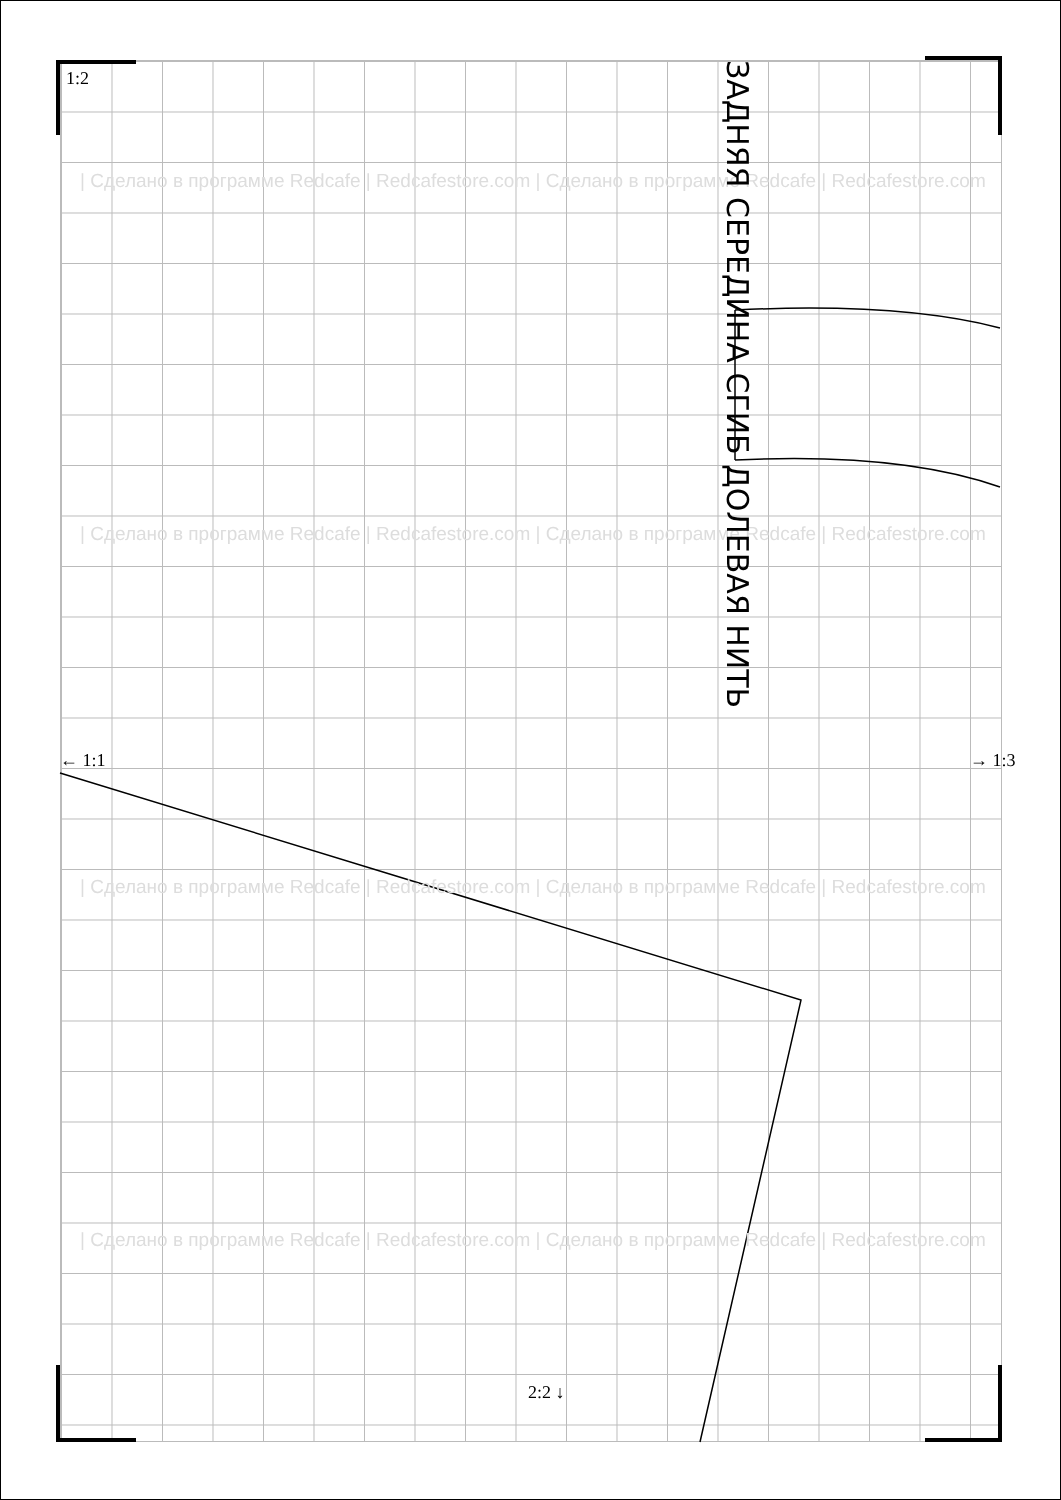1:2
| Сделано в программе Redcafe | Redcafestore.com | Сделано в программе Redcafe | Redcafestore.com
| Сделано в программе Redcafe | Redcafestore.com | Сделано в программе Redcafe | Redcafestore.com
ЗАДНЯЯ СЕРЕДИНА СГИБ ДОЛЕВАЯ НИТЬ
← 1:1 → 1:3
| Сделано в программе Redcafe | Redcafestore.com | Сделано в программе Redcafe | Redcafestore.com
| Сделано в программе Redcafe | Redcafestore.com | Сделано в программе Redcafe | Redcafestore.com
2:2 ↓